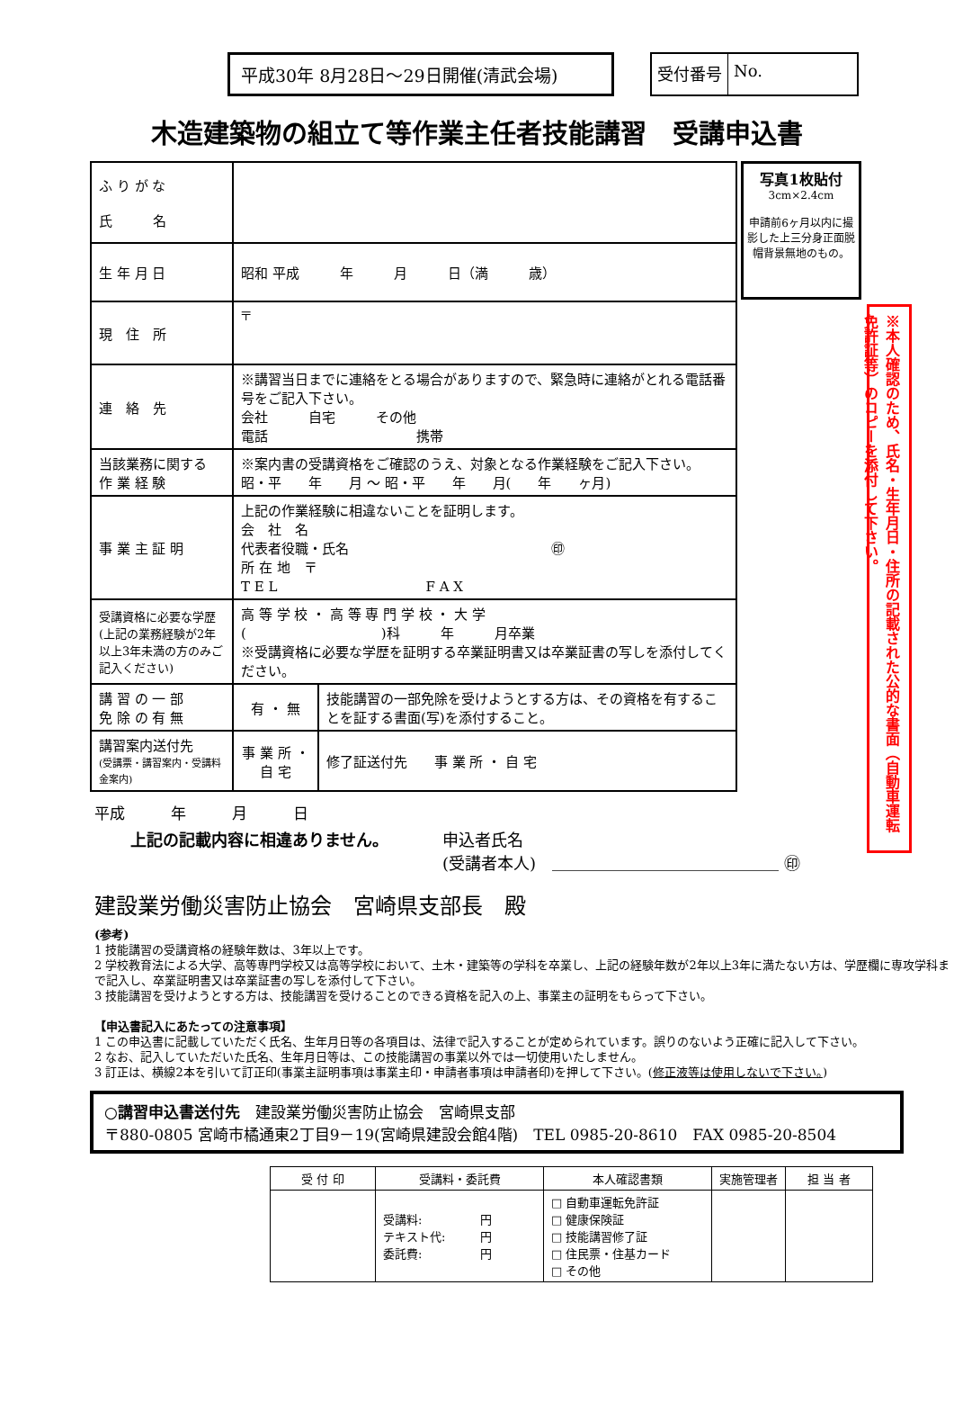平成30年 8月28日～29日開催(清武会場) 受付番号 No.
木造建築物の組立て等作業主任者技能講習　受講申込書
| ふ り が な 氏 名 | | |
| 生 年 月 日 | 昭和 平成 年 月 日（満 歳） | |
| 現 住 所 | 〒 | |
| 連 絡 先 | ※講習当日までに連絡をとる場合がありますので、緊急時に連絡がとれる電話番号をご記入下さい。 会社 自宅 その他 電話 携帯 | |
| 当該業務に関する 作 業 経 験 | ※案内書の受講資格をご確認のうえ、対象となる作業経験をご記入下さい。 昭・平 年 月 ～ 昭・平 年 月( 年 ヶ月) | |
| 事 業 主 証 明 | 上記の作業経験に相違ないことを証明します。 会 社 名 代表者役職・氏名 ㊞ 所 在 地 〒 T E L F A X | |
| 受講資格に必要な学歴 (上記の業務経験が2年以上3年未満の方のみご記入ください) | 高 等 学 校 ・ 高 等 専 門 学 校 ・ 大 学 ( )科 年 月卒業 ※受講資格に必要な学歴を証明する卒業証明書又は卒業証書の写しを添付してください。 | |
| 講 習 の 一 部 免 除 の 有 無 | 有 ・ 無 | 技能講習の一部免除を受けようとする方は、その資格を有することを証する書面(写)を添付すること。 |
| 講習案内送付先 (受講票・講習案内・受講料金案内) | 事 業 所 ・ 自 宅 | 修了証送付先 事 業 所 ・ 自 宅 |
写真1枚貼付
3cm×2.4cm
申請前6ヶ月以内に撮影した上三分身正面脱帽背景無地のもの。
※本人確認のため、氏名・生年月日・住所の記載された公的な書面（自動車運転免許証等）のコピーを添付して下さい。
平成　　　年　　　月　　　日
上記の記載内容に相違ありません。 申込者氏名
(受講者本人)　＿＿＿＿＿＿＿＿＿＿＿＿＿＿ ㊞
建設業労働災害防止協会　宮崎県支部長　殿
(参考)
1 技能講習の受講資格の経験年数は、3年以上です。
2 学校教育法による大学、高等専門学校又は高等学校において、土木・建築等の学科を卒業し、上記の経験年数が2年以上3年に満たない方は、学歴欄に専攻学科まで記入し、卒業証明書又は卒業証書の写しを添付して下さい。
3 技能講習を受けようとする方は、技能講習を受けることのできる資格を記入の上、事業主の証明をもらって下さい。
【申込書記入にあたっての注意事項】
1 この申込書に記載していただく氏名、生年月日等の各項目は、法律で記入することが定められています。誤りのないよう正確に記入して下さい。
2 なお、記入していただいた氏名、生年月日等は、この技能講習の事業以外では一切使用いたしません。
3 訂正は、横線2本を引いて訂正印(事業主証明事項は事業主印・申請者事項は申請者印)を押して下さい。(修正液等は使用しないで下さい。)
○講習申込書送付先　建設業労働災害防止協会　宮崎県支部
〒880-0805 宮崎市橘通東2丁目9－19(宮崎県建設会館4階)　TEL 0985-20-8610　FAX 0985-20-8504
| 受 付 印 | 受講料・委託費 | 本人確認書類 | 実施管理者 | 担 当 者 |
| --- | --- | --- | --- | --- |
| | 受講料: 円 テキスト代: 円 委託費: 円 | □ 自動車運転免許証 □ 健康保険証 □ 技能講習修了証 □ 住民票・住基カード □ その他 | | |